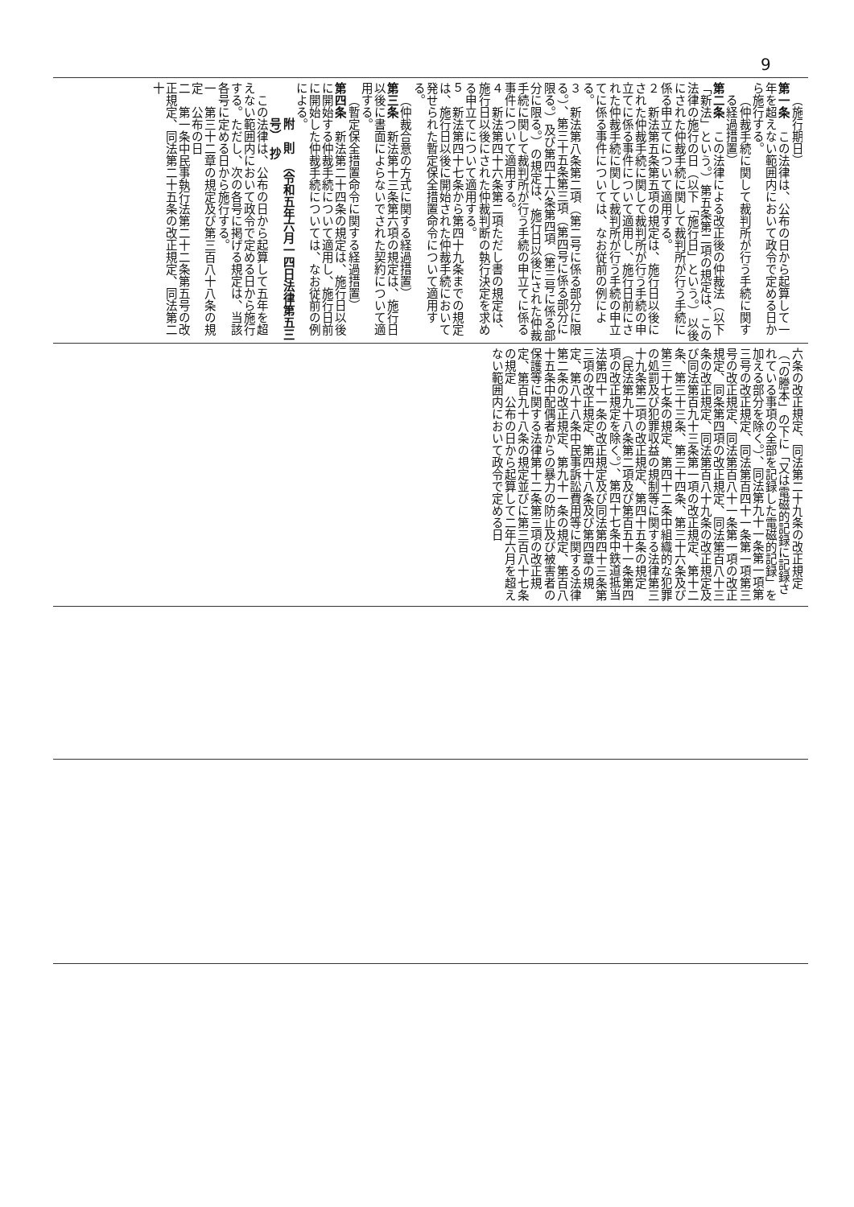9
（施行期日）
第一条　この法律は、公布の日から起算して一年を超えない範囲内において政令で定める日から施行する。
（仲裁手続に関して裁判所が行う手続に関する経過措置）
第二条　この法律による改正後の仲裁法（以下「新法」という。）第五条第二項の規定は、この法律の施行の日（以下「施行日」という。）以後にされた仲裁手続に関して裁判所が行う手続に係る申立てについて適用する。
２　新法第五条第五項の規定は、施行日以後にされた仲裁手続に関して裁判所が行う手続の申立てに係る事件について適用し、施行日前にされた仲裁手続に関して裁判所が行う手続の申立てに係る事件については、なお従前の例による。
３　新法第八条第二項（第二号に係る部分に限る。）、第三十五条第三項（第四号に係る部分に限る。）及び第四十六条第四項（第三号に係る部分に限る。）の規定は、施行日以後にされた仲裁手続に関して裁判所が行う手続の申立てに係る事件について適用する。
４　新法第四十六条第二項ただし書の規定は、施行日以後にされた仲裁判断の執行決定を求める申立てについて適用する。
５　新法第四十七条から第四十九条までの規定は、施行日以後に開始された仲裁手続において発せられた暫定保全措置命令について適用する。
（仲裁合意の方式に関する経過措置）
第三条　新法第十三条第六項の規定は、施行日以後に書面によらないでされた契約について適用する。
（暫定保全措置命令に関する経過措置）
第四条　新法第二十四条の規定は、施行日以後に開始する仲裁手続について適用し、施行日前に開始した仲裁手続については、なお従前の例による。
附　則　（令和五年六月一四日法律第五三号）　抄
この法律は、公布の日から起算して五年を超えない範囲内において政令で定める日から施行する。ただし、次の各号に掲げる規定は、当該各号に定める日から施行する。
一　第三十二章の規定及び第三百八十八条の規定　公布の日
二　第一条中民事執行法第二十二条第五号の改正規定、同法第二十五条の改正規定、同法第二十
六条の改正規定、同法第二十九条の改正規定（「の謄本」の下に「又は電磁的記録に記録されている事項の全部を記録した電磁的記録」を加える部分を除く。）、同法第九十一条第一項第三号の改正規定、同法第百四十一条第一項第三号の改正規定、同法第百八十一条第一項の改正規定、同条第四項の改正規定、同法第百八十三条の改正規定、同法第百八十九条の改正規定及び同法第百九十三条第一項の改正規定、第十二条、第三十三条、第三十四条、第三十六条及び第三十七条の規定、第四十二条中組織的な犯罪の処罰及び犯罪収益の規制等に関する法律第三十九条第二項の改正規定、第四十五条の規定（民法第九十八条第二項及び第百五十一条第四項の改正規定を除く。）、第四十七条中鉄道抵当法第四十一条の改正規定及び同法第四十三条第三項の改正規定、第四十八条及び第四章の規定、第八十八条中民事訴訟費用等に関する法律第二条の改正規定、第九十一条の規定、第百八十五条中配偶者からの暴力の防止及び被害者の保護等に関する法律第十二条第三項の改正規定、第百九十八条の規定並びに第三百八十七条の規定　公布の日から起算して二年六月を超えない範囲内において政令で定める日